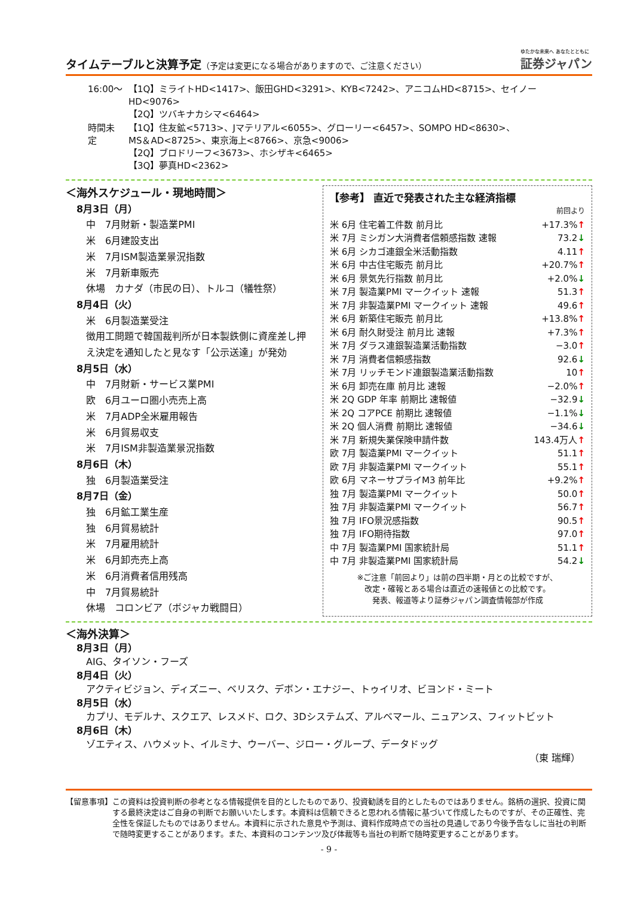タイムテーブルと決算予定（予定は変更になる場合がありますので、ご注意ください）
ゆたかな未来へ あなたとともに
証券ジャパン
| 16:00～ | 【1Q】ミライトHD<1417>、飯田GHD<3291>、KYB<7242>、アニコムHD<8715>、セイノーHD<9076> 【2Q】ツバキナカシマ<6464> |
| 時間未定 | 【1Q】住友鉱<5713>、Jマテリアル<6055>、グローリー<6457>、SOMPO HD<8630>、 MS＆AD<8725>、東京海上<8766>、京急<9006> 【2Q】ブロドリーフ<3673>、ホシザキ<6465> 【3Q】夢真HD<2362> |
＜海外スケジュール・現地時間＞
8月3日（月）
中　7月財新・製造業PMI
米　6月建設支出
米　7月ISM製造業景況指数
米　7月新車販売
休場　カナダ（市民の日）、トルコ（犠牲祭）
8月4日（火）
米　6月製造業受注
徴用工問題で韓国裁判所が日本製鉄側に資産差し押え決定を通知したと見なす「公示送達」が発効
8月5日（水）
中　7月財新・サービス業PMI
欧　6月ユーロ圏小売売上高
米　7月ADP全米雇用報告
米　6月貿易収支
米　7月ISM非製造業景況指数
8月6日（木）
独　6月製造業受注
8月7日（金）
独　6月鉱工業生産
独　6月貿易統計
米　7月雇用統計
米　6月卸売売上高
米　6月消費者信用残高
中　7月貿易統計
休場　コロンビア（ボジャカ戦闘日）
【参考】 直近で発表された主な経済指標
| | 前回より |
| 米 6月 住宅着工件数 前月比 | +17.3% ↑ |
| 米 7月 ミシガン大消費者信頼感指数 速報 | 73.2 ↓ |
| 米 6月 シカゴ連銀全米活動指数 | 4.11 ↑ |
| 米 6月 中古住宅販売 前月比 | +20.7% ↑ |
| 米 6月 景気先行指数 前月比 | +2.0% ↓ |
| 米 7月 製造業PMI マークイット 速報 | 51.3 ↑ |
| 米 7月 非製造業PMI マークイット 速報 | 49.6 ↑ |
| 米 6月 新築住宅販売 前月比 | +13.8% ↑ |
| 米 6月 耐久財受注 前月比 速報 | +7.3% ↑ |
| 米 7月 ダラス連銀製造業活動指数 | −3.0 ↑ |
| 米 7月 消費者信頼感指数 | 92.6 ↓ |
| 米 7月 リッチモンド連銀製造業活動指数 | 10 ↑ |
| 米 6月 卸売在庫 前月比 速報 | −2.0% ↑ |
| 米 2Q GDP 年率 前期比 速報値 | −32.9 ↓ |
| 米 2Q コアPCE 前期比 速報値 | −1.1% ↓ |
| 米 2Q 個人消費 前期比 速報値 | −34.6 ↓ |
| 米 7月 新規失業保険申請件数 | 143.4万人 ↑ |
| 欧 7月 製造業PMI マークイット | 51.1 ↑ |
| 欧 7月 非製造業PMI マークイット | 55.1 ↑ |
| 欧 6月 マネーサプライM3 前年比 | +9.2% ↑ |
| 独 7月 製造業PMI マークイット | 50.0 ↑ |
| 独 7月 非製造業PMI マークイット | 56.7 ↑ |
| 独 7月 IFO景況感指数 | 90.5 ↑ |
| 独 7月 IFO期待指数 | 97.0 ↑ |
| 中 7月 製造業PMI 国家統計局 | 51.1 ↑ |
| 中 7月 非製造業PMI 国家統計局 | 54.2 ↓ |
※ご注意「前回より」は前の四半期・月との比較ですが、
改定・確報とある場合は直近の速報値との比較です。
発表、報道等より証券ジャパン調査情報部が作成
＜海外決算＞
8月3日（月）
AIG、タイソン・フーズ
8月4日（火）
アクティビジョン、ディズニー、ベリスク、デボン・エナジー、トゥイリオ、ビヨンド・ミート
8月5日（水）
カプリ、モデルナ、スクエア、レスメド、ロク、3Dシステムズ、アルベマール、ニュアンス、フィットビット
8月6日（木）
ゾエティス、ハウメット、イルミナ、ウーバー、ジロー・グループ、データドッグ
（東 瑞輝）
【留意事項】 この資料は投資判断の参考となる情報提供を目的としたものであり、投資勧誘を目的としたものではありません。銘柄の選択、投資に関する最終決定はご自身の判断でお願いいたします。本資料は信頼できると思われる情報に基づいて作成したものですが、その正確性、完全性を保証したものではありません。本資料に示された意見や予測は、資料作成時点での当社の見通しであり今後予告なしに当社の判断で随時変更することがあります。また、本資料のコンテンツ及び体裁等も当社の判断で随時変更することがあります。
- 9 -